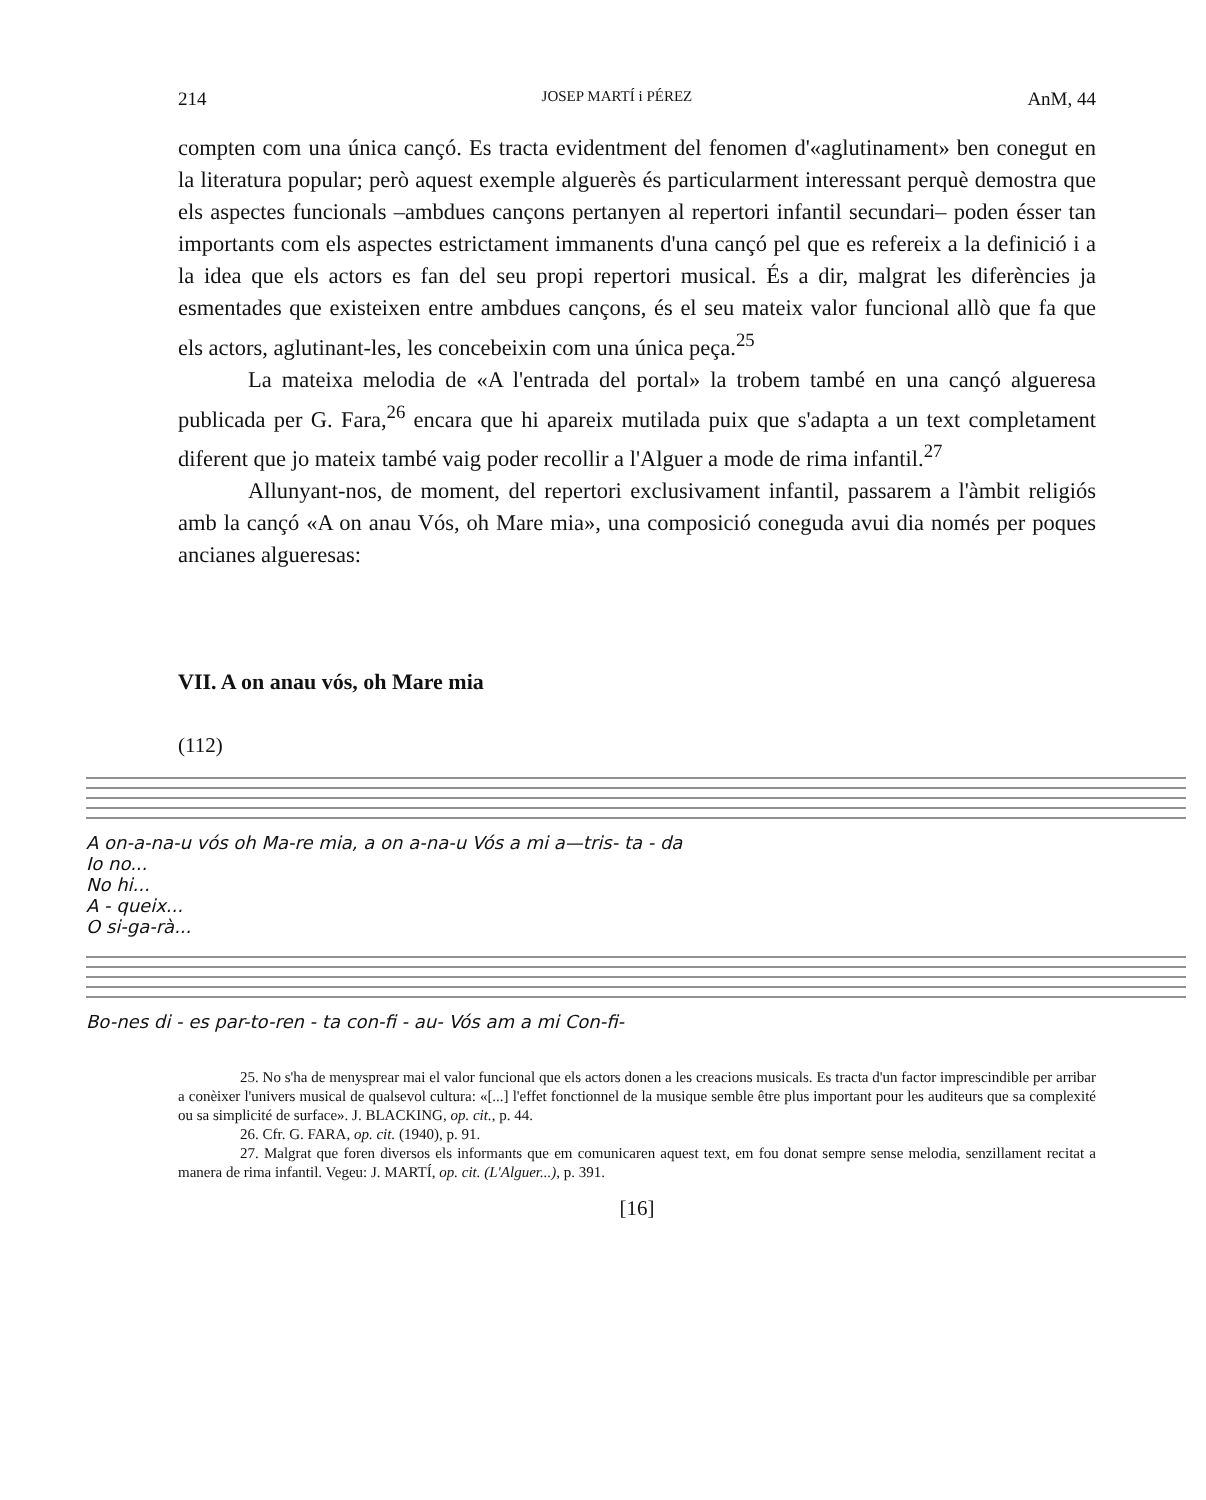214 JOSEP MARTÍ i PÉREZ AnM, 44
compten com una única cançó. Es tracta evidentment del fenomen d'«aglutinament» ben conegut en la literatura popular; però aquest exemple alguerès és particularment interessant perquè demostra que els aspectes funcionals –ambdues cançons pertanyen al repertori infantil secundari– poden ésser tan importants com els aspectes estrictament immanents d'una cançó pel que es refereix a la definició i a la idea que els actors es fan del seu propi repertori musical. És a dir, malgrat les diferències ja esmentades que existeixen entre ambdues cançons, és el seu mateix valor funcional allò que fa que els actors, aglutinant-les, les concebeixin com una única peça.<sup>25</sup>
La mateixa melodia de «A l'entrada del portal» la trobem també en una cançó algueresa publicada per G. Fara,<sup>26</sup> encara que hi apareix mutilada puix que s'adapta a un text completament diferent que jo mateix també vaig poder recollir a l'Alguer a mode de rima infantil.<sup>27</sup>
Allunyant-nos, de moment, del repertori exclusivament infantil, passarem a l'àmbit religiós amb la cançó «A on anau Vós, oh Mare mia», una composició coneguda avui dia només per poques ancianes algueresas:
VII. A on anau vós, oh Mare mia
(112)
A on-a-na-u vós oh Ma-re mia, a on a-na-u Vós a mi a—tris- ta - da
Io no...
No hi...
A - queix...
O si-ga-rà...
Bo-nes di - es par-to-ren - ta con-fi - au- Vós am a mi Con-fi-
25. No s'ha de menysprear mai el valor funcional que els actors donen a les creacions musicals. Es tracta d'un factor imprescindible per arribar a conèixer l'univers musical de qualsevol cultura: «[...] l'effet fonctionnel de la musique semble être plus important pour les auditeurs que sa complexité ou sa simplicité de surface». J. BLACKING, op. cit., p. 44.
26. Cfr. G. FARA, op. cit. (1940), p. 91.
27. Malgrat que foren diversos els informants que em comunicaren aquest text, em fou donat sempre sense melodia, senzillament recitat a manera de rima infantil. Vegeu: J. MARTÍ, op. cit. (L'Alguer...), p. 391.
[16]